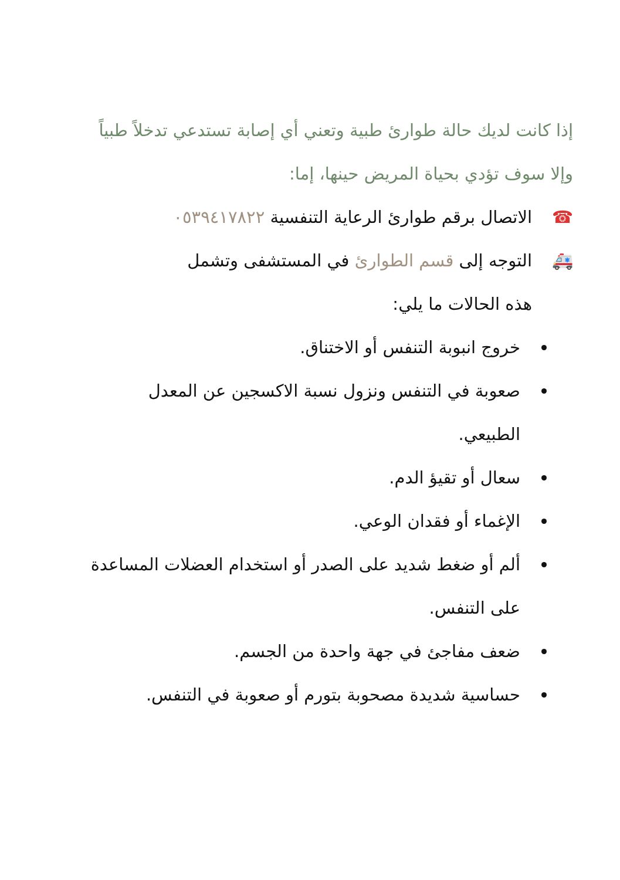إذا كانت لديك حالة طوارئ طبية وتعني أي إصابة تستدعي تدخلاً طبياً وإلا سوف تؤدي بحياة المريض حينها، إما:
☎ الاتصال برقم طوارئ الرعاية التنفسية ٠٥٣٩٤١٧٨٢٢
🚑 التوجه إلى قسم الطوارئ في المستشفى وتشمل
هذه الحالات ما يلي:
خروج انبوبة التنفس أو الاختناق.
صعوبة في التنفس ونزول نسبة الاكسجين عن المعدل الطبيعي.
سعال أو تقيؤ الدم.
الإغماء أو فقدان الوعي.
ألم أو ضغط شديد على الصدر أو استخدام العضلات المساعدة على التنفس.
ضعف مفاجئ في جهة واحدة من الجسم.
حساسية شديدة مصحوبة بتورم أو صعوبة في التنفس.